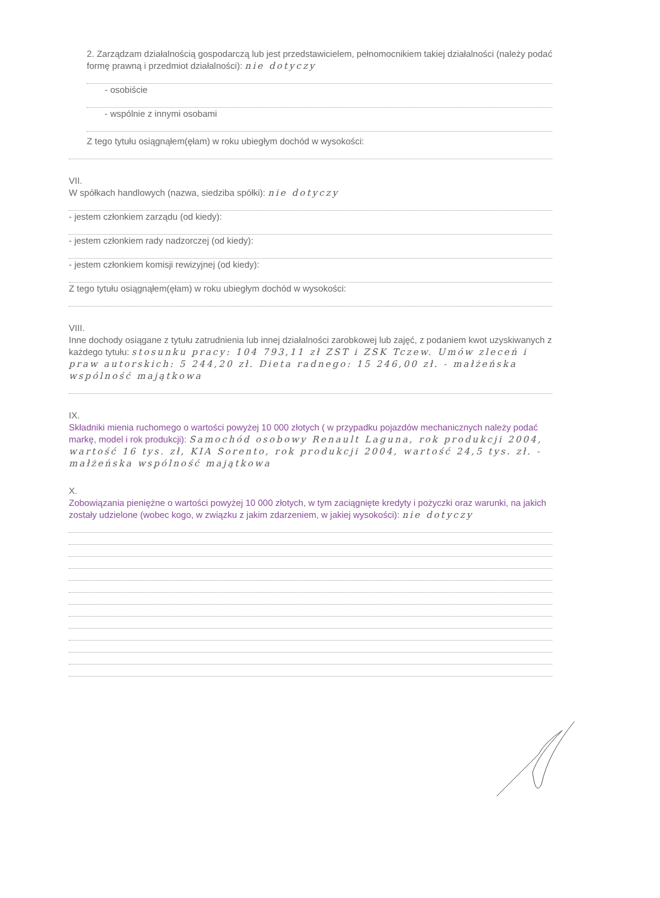2. Zarządzam działalnością gospodarczą lub jest przedstawicielem, pełnomocnikiem takiej działalności (należy podać formę prawną i przedmiot działalności): nie dotyczy
- osobiście
- wspólnie z innymi osobami
Z tego tytułu osiągnąłem(ęłam) w roku ubiegłym dochód w wysokości:
VII.
W spółkach handlowych (nazwa, siedziba spółki): nie dotyczy
- jestem członkiem zarządu (od kiedy):
- jestem członkiem rady nadzorczej (od kiedy):
- jestem członkiem komisji rewizyjnej (od kiedy):
Z tego tytułu osiągnąłem(ęłam) w roku ubiegłym dochód w wysokości:
VIII.
Inne dochody osiągane z tytułu zatrudnienia lub innej działalności zarobkowej lub zajęć, z podaniem kwot uzyskiwanych z każdego tytułu: stosunku pracy: 104 793,11 zł ZST i ZSK Tczew. Umów zleceń i praw autorskich: 5 244,20 zł. Dieta radnego: 15 246,00 zł. - małżeńska wspólność majątkowa
IX.
Składniki mienia ruchomego o wartości powyżej 10 000 złotych ( w przypadku pojazdów mechanicznych należy podać markę, model i rok produkcji): Samochód osobowy Renault Laguna, rok produkcji 2004, wartość 16 tys. zł, KIA Sorento, rok produkcji 2004, wartość 24,5 tys. zł. - małżeńska wspólność majątkowa
X.
Zobowiązania pieniężne o wartości powyżej 10 000 złotych, w tym zaciągnięte kredyty i pożyczki oraz warunki, na jakich zostały udzielone (wobec kogo, w związku z jakim zdarzeniem, w jakiej wysokości): nie dotyczy